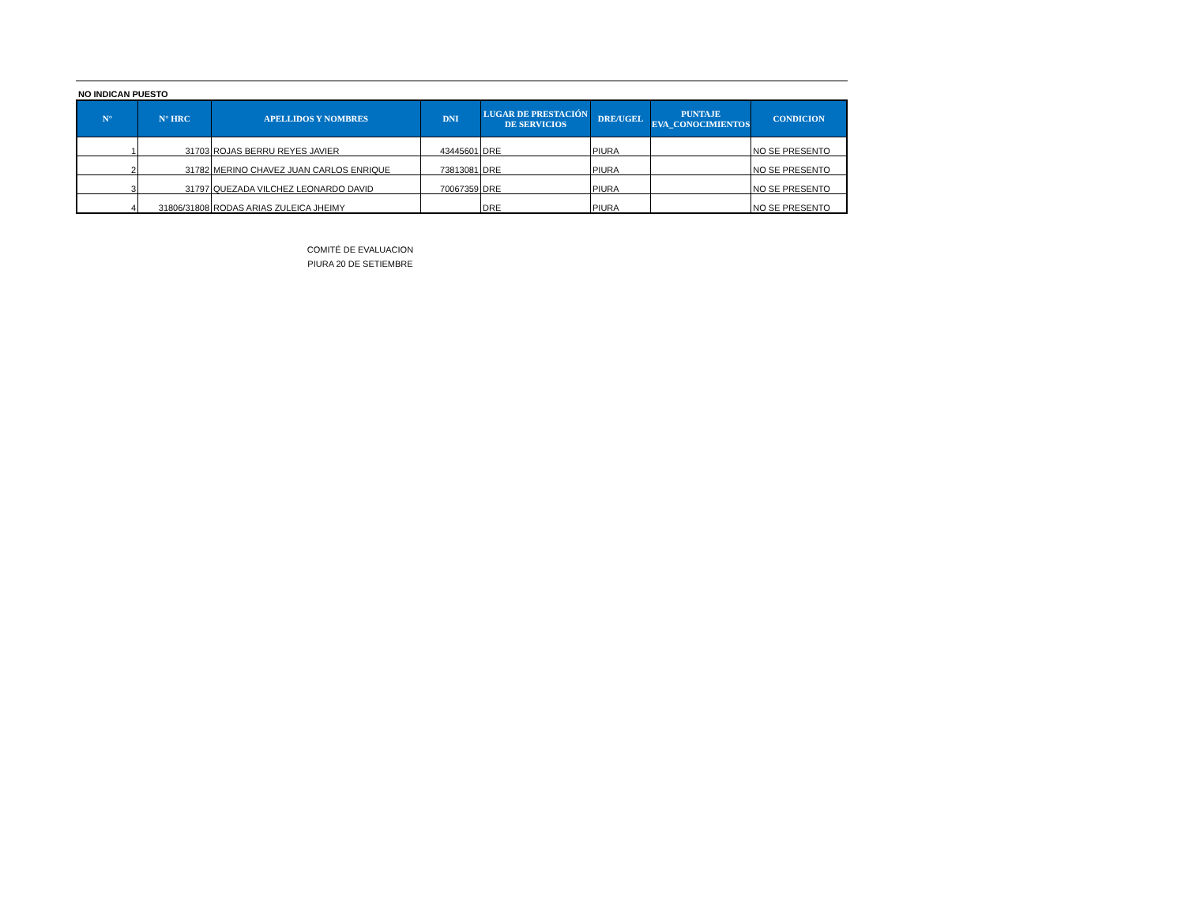NO INDICAN PUESTO
| N° | N° HRC | APELLIDOS Y NOMBRES | DNI | LUGAR DE PRESTACIÓN DE SERVICIOS | DRE/UGEL | PUNTAJE EVA_CONOCIMIENTOS | CONDICION |
| --- | --- | --- | --- | --- | --- | --- | --- |
| 1 | 31703 | ROJAS BERRU REYES JAVIER | 43445601 | DRE | PIURA | | NO SE PRESENTO |
| 2 | 31782 | MERINO CHAVEZ JUAN CARLOS ENRIQUE | 73813081 | DRE | PIURA | | NO SE PRESENTO |
| 3 | 31797 | QUEZADA VILCHEZ LEONARDO DAVID | 70067359 | DRE | PIURA | | NO SE PRESENTO |
| 4 | 31806/31808 | RODAS ARIAS ZULEICA JHEIMY | | DRE | PIURA | | NO SE PRESENTO |
COMITÉ DE EVALUACION
PIURA 20 DE SETIEMBRE